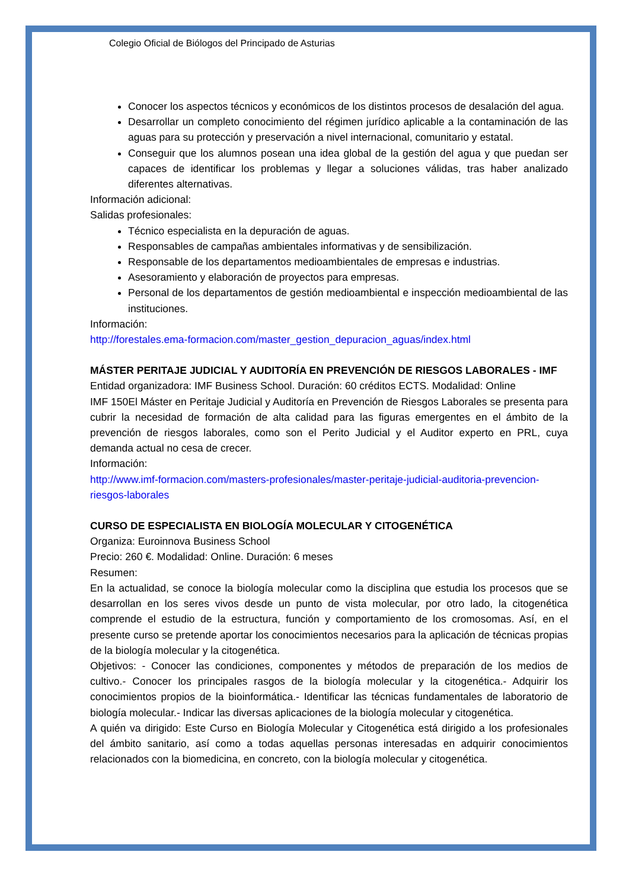Colegio Oficial de Biólogos del Principado de Asturias
Conocer los aspectos técnicos y económicos de los distintos procesos de desalación del agua.
Desarrollar un completo conocimiento del régimen jurídico aplicable a la contaminación de las aguas para su protección y preservación a nivel internacional, comunitario y estatal.
Conseguir que los alumnos posean una idea global de la gestión del agua y que puedan ser capaces de identificar los problemas y llegar a soluciones válidas, tras haber analizado diferentes alternativas.
Información adicional:
Salidas profesionales:
Técnico especialista en la depuración de aguas.
Responsables de campañas ambientales informativas y de sensibilización.
Responsable de los departamentos medioambientales de empresas e industrias.
Asesoramiento y elaboración de proyectos para empresas.
Personal de los departamentos de gestión medioambiental e inspección medioambiental de las instituciones.
Información:
http://forestales.ema-formacion.com/master_gestion_depuracion_aguas/index.html
MÁSTER PERITAJE JUDICIAL Y AUDITORÍA EN PREVENCIÓN DE RIESGOS LABORALES - IMF
Entidad organizadora: IMF Business School. Duración: 60 créditos ECTS. Modalidad: Online
IMF 150El Máster en Peritaje Judicial y Auditoría en Prevención de Riesgos Laborales se presenta para cubrir la necesidad de formación de alta calidad para las figuras emergentes en el ámbito de la prevención de riesgos laborales, como son el Perito Judicial y el Auditor experto en PRL, cuya demanda actual no cesa de crecer.
Información:
http://www.imf-formacion.com/masters-profesionales/master-peritaje-judicial-auditoria-prevencion-riesgos-laborales
CURSO DE ESPECIALISTA EN BIOLOGÍA MOLECULAR Y CITOGENÉTICA
Organiza: Euroinnova Business School
Precio: 260 €. Modalidad: Online. Duración: 6 meses
Resumen:
En la actualidad, se conoce la biología molecular como la disciplina que estudia los procesos que se desarrollan en los seres vivos desde un punto de vista molecular, por otro lado, la citogenética comprende el estudio de la estructura, función y comportamiento de los cromosomas. Así, en el presente curso se pretende aportar los conocimientos necesarios para la aplicación de técnicas propias de la biología molecular y la citogenética.
Objetivos: - Conocer las condiciones, componentes y métodos de preparación de los medios de cultivo.- Conocer los principales rasgos de la biología molecular y la citogenética.- Adquirir los conocimientos propios de la bioinformática.- Identificar las técnicas fundamentales de laboratorio de biología molecular.- Indicar las diversas aplicaciones de la biología molecular y citogenética.
A quién va dirigido: Este Curso en Biología Molecular y Citogenética está dirigido a los profesionales del ámbito sanitario, así como a todas aquellas personas interesadas en adquirir conocimientos relacionados con la biomedicina, en concreto, con la biología molecular y citogenética.